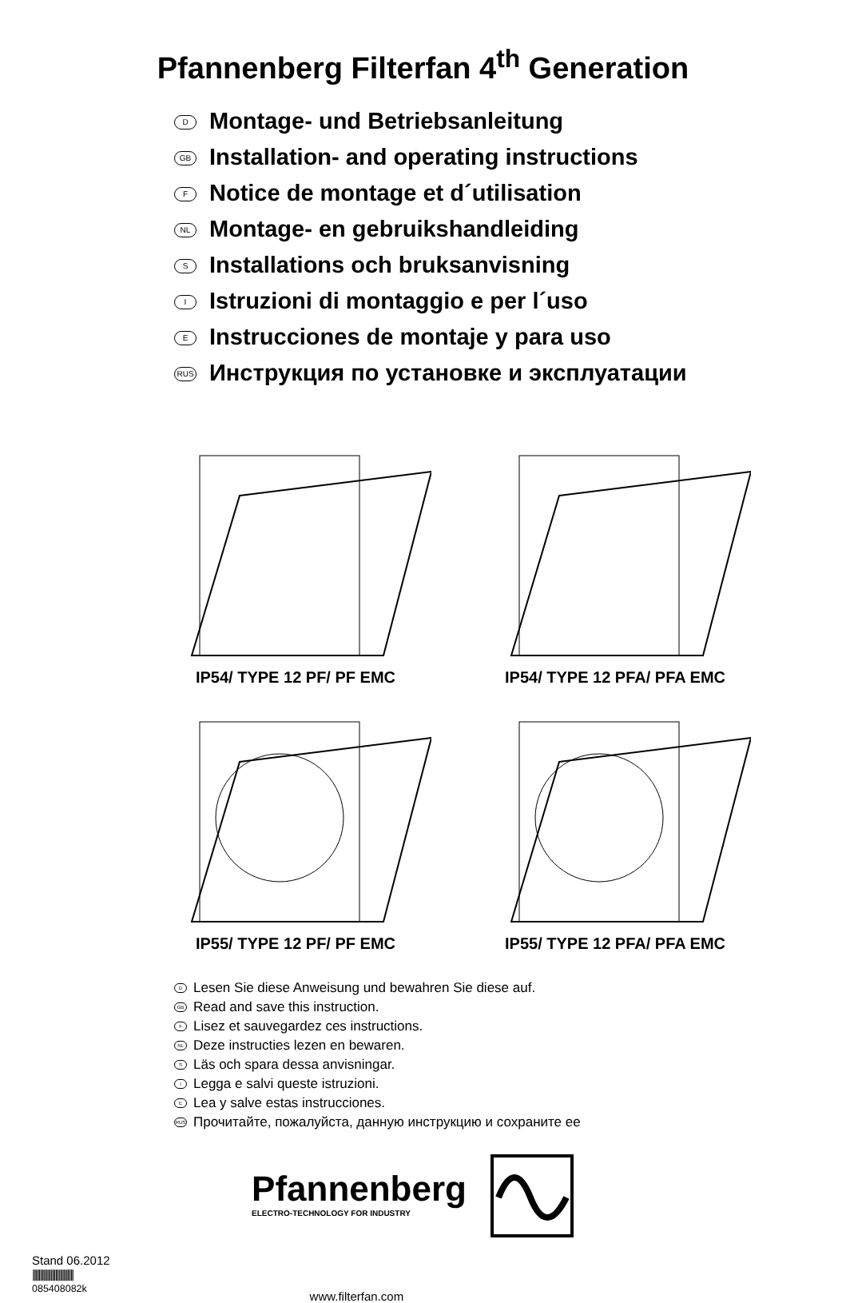Pfannenberg Filterfan 4<sup>th</sup> Generation
D Montage- und Betriebsanleitung
GB Installation- and operating instructions
F Notice de montage et d´utilisation
NL Montage- en gebruikshandleiding
S Installations och bruksanvisning
I Istruzioni di montaggio e per l´uso
E Instrucciones de montaje y para uso
RUS Инструкция по установке и эксплуатации
IP54/ TYPE 12 PF/ PF EMC
IP54/ TYPE 12 PFA/ PFA EMC
IP55/ TYPE 12 PF/ PF EMC
IP55/ TYPE 12 PFA/ PFA EMC
D Lesen Sie diese Anweisung und bewahren Sie diese auf.
GB Read and save this instruction.
F Lisez et sauvegardez ces instructions.
NL Deze instructies lezen en bewaren.
S Läs och spara dessa anvisningar.
I Legga e salvi queste istruzioni.
E Lea y salve estas instrucciones.
RUS Прочитайте, пожалуйста, данную инструкцию и сохраните ее
Pfannenberg
ELECTRO-TECHNOLOGY FOR INDUSTRY
Stand 06.2012
|||||||||||||||||||||||||||
085408082k
www.filterfan.com